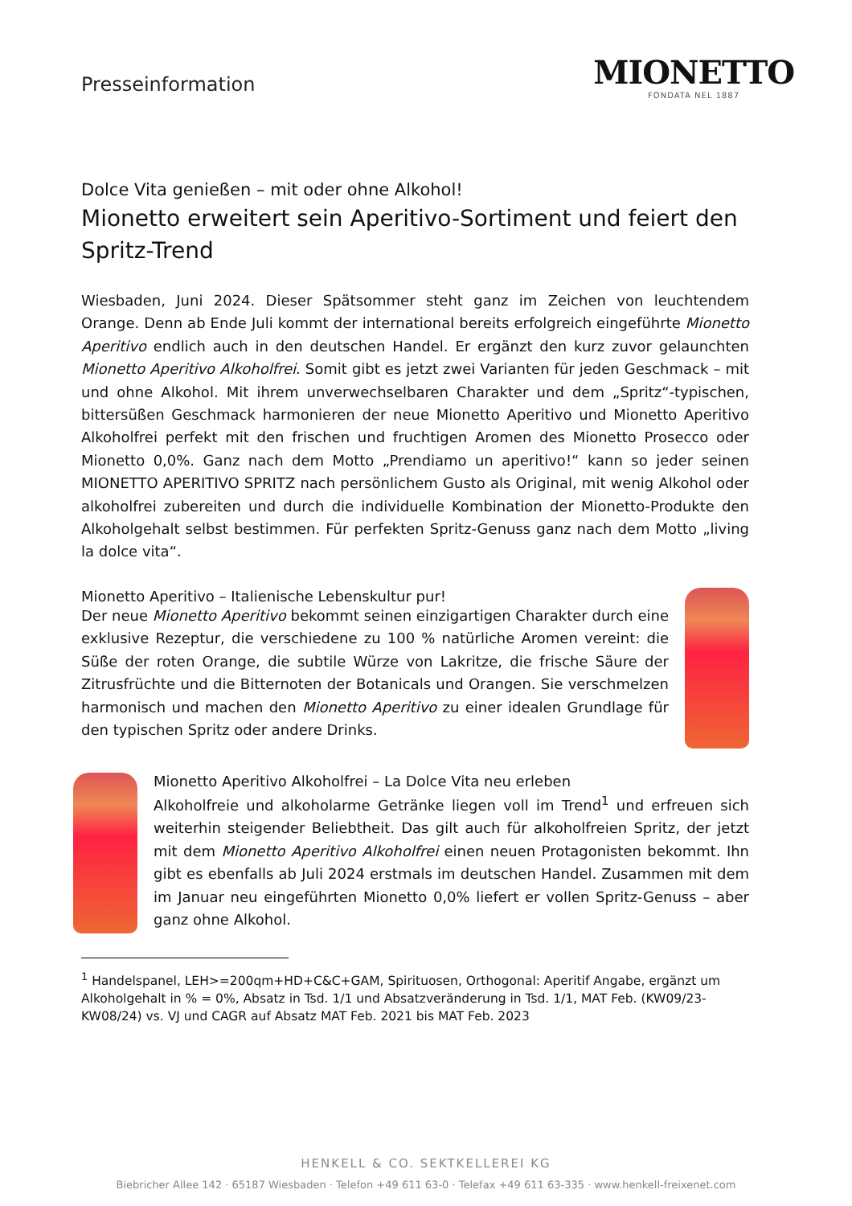Presseinformation
MIONETTO
FONDATA NEL 1887
Dolce Vita genießen – mit oder ohne Alkohol!
Mionetto erweitert sein Aperitivo-Sortiment und feiert den Spritz-Trend
Wiesbaden, Juni 2024. Dieser Spätsommer steht ganz im Zeichen von leuchtendem Orange. Denn ab Ende Juli kommt der international bereits erfolgreich eingeführte Mionetto Aperitivo endlich auch in den deutschen Handel. Er ergänzt den kurz zuvor gelaunchten Mionetto Aperitivo Alkoholfrei. Somit gibt es jetzt zwei Varianten für jeden Geschmack – mit und ohne Alkohol. Mit ihrem unverwechselbaren Charakter und dem „Spritz“-typischen, bittersüßen Geschmack harmonieren der neue Mionetto Aperitivo und Mionetto Aperitivo Alkoholfrei perfekt mit den frischen und fruchtigen Aromen des Mionetto Prosecco oder Mionetto 0,0%. Ganz nach dem Motto „Prendiamo un aperitivo!“ kann so jeder seinen MIONETTO APERITIVO SPRITZ nach persönlichem Gusto als Original, mit wenig Alkohol oder alkoholfrei zubereiten und durch die individuelle Kombination der Mionetto-Produkte den Alkoholgehalt selbst bestimmen. Für perfekten Spritz-Genuss ganz nach dem Motto „living la dolce vita“.
Mionetto Aperitivo – Italienische Lebenskultur pur!
Der neue Mionetto Aperitivo bekommt seinen einzigartigen Charakter durch eine exklusive Rezeptur, die verschiedene zu 100 % natürliche Aromen vereint: die Süße der roten Orange, die subtile Würze von Lakritze, die frische Säure der Zitrusfrüchte und die Bitternoten der Botanicals und Orangen. Sie verschmelzen harmonisch und machen den Mionetto Aperitivo zu einer idealen Grundlage für den typischen Spritz oder andere Drinks.
Mionetto Aperitivo Alkoholfrei – La Dolce Vita neu erleben
Alkoholfreie und alkoholarme Getränke liegen voll im Trend<sup>1</sup> und erfreuen sich weiterhin steigender Beliebtheit. Das gilt auch für alkoholfreien Spritz, der jetzt mit dem Mionetto Aperitivo Alkoholfrei einen neuen Protagonisten bekommt. Ihn gibt es ebenfalls ab Juli 2024 erstmals im deutschen Handel. Zusammen mit dem im Januar neu eingeführten Mionetto 0,0% liefert er vollen Spritz-Genuss – aber ganz ohne Alkohol.
<sup>1</sup> Handelspanel, LEH>=200qm+HD+C&C+GAM, Spirituosen, Orthogonal: Aperitif Angabe, ergänzt um Alkoholgehalt in % = 0%, Absatz in Tsd. 1/1 und Absatzveränderung in Tsd. 1/1, MAT Feb. (KW09/23-KW08/24) vs. VJ und CAGR auf Absatz MAT Feb. 2021 bis MAT Feb. 2023
HENKELL & CO. SEKTKELLEREI KG
Biebricher Allee 142 · 65187 Wiesbaden · Telefon +49 611 63-0 · Telefax +49 611 63-335 · www.henkell-freixenet.com